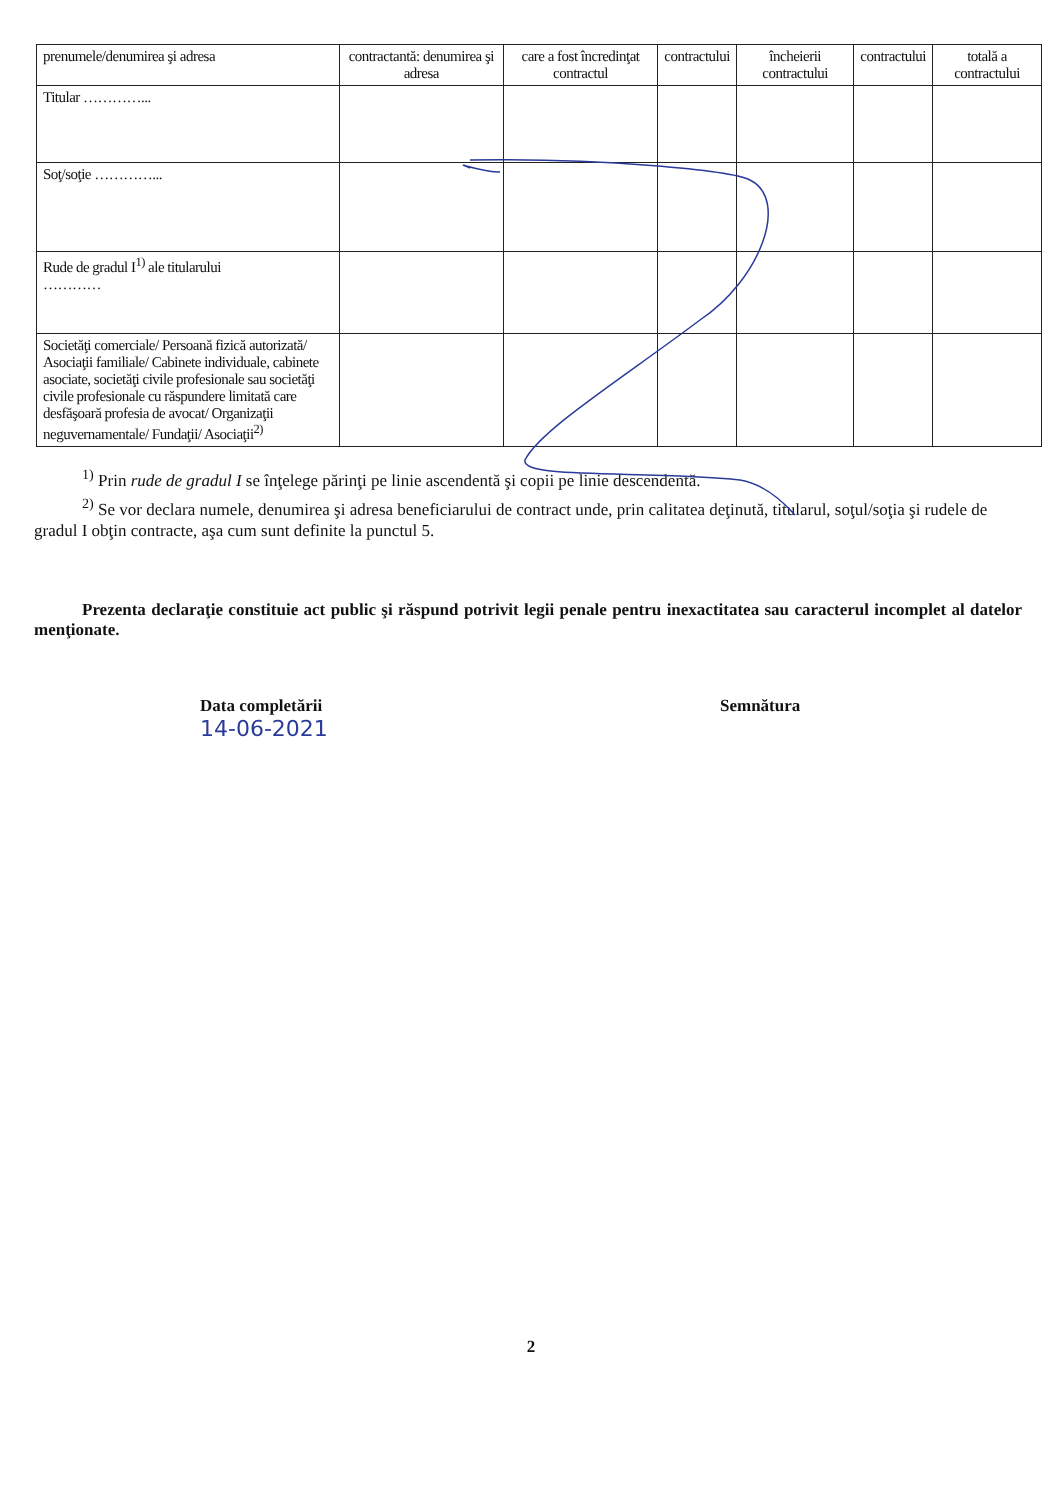| prenumele/denumirea şi adresa | contractantă: denumirea şi adresa | care a fost încredinţat contractul | contractului | încheierii contractului | contractului | totală a contractului |
| Titular …………... | | | | | | |
| Soţ/soţie …………... | | | | | | |
| Rude de gradul I<sup>1)</sup> ale titularului ………… | | | | | | |
| Societăţi comerciale/ Persoană fizică autorizată/ Asociaţii familiale/ Cabinete individuale, cabinete asociate, societăţi civile profesionale sau societăţi civile profesionale cu răspundere limitată care desfăşoară profesia de avocat/ Organizaţii neguvernamentale/ Fundaţii/ Asociaţii<sup>2)</sup> | | | | | | |
<sup>1)</sup> Prin rude de gradul I se înţelege părinţi pe linie ascendentă şi copii pe linie descendentă.
<sup>2)</sup> Se vor declara numele, denumirea şi adresa beneficiarului de contract unde, prin calitatea deţinută, titularul, soţul/soţia şi rudele de gradul I obţin contracte, aşa cum sunt definite la punctul 5.
Prezenta declaraţie constituie act public şi răspund potrivit legii penale pentru inexactitatea sau caracterul incomplet al datelor menţionate.
Data completării
14-06-2021
Semnătura
2